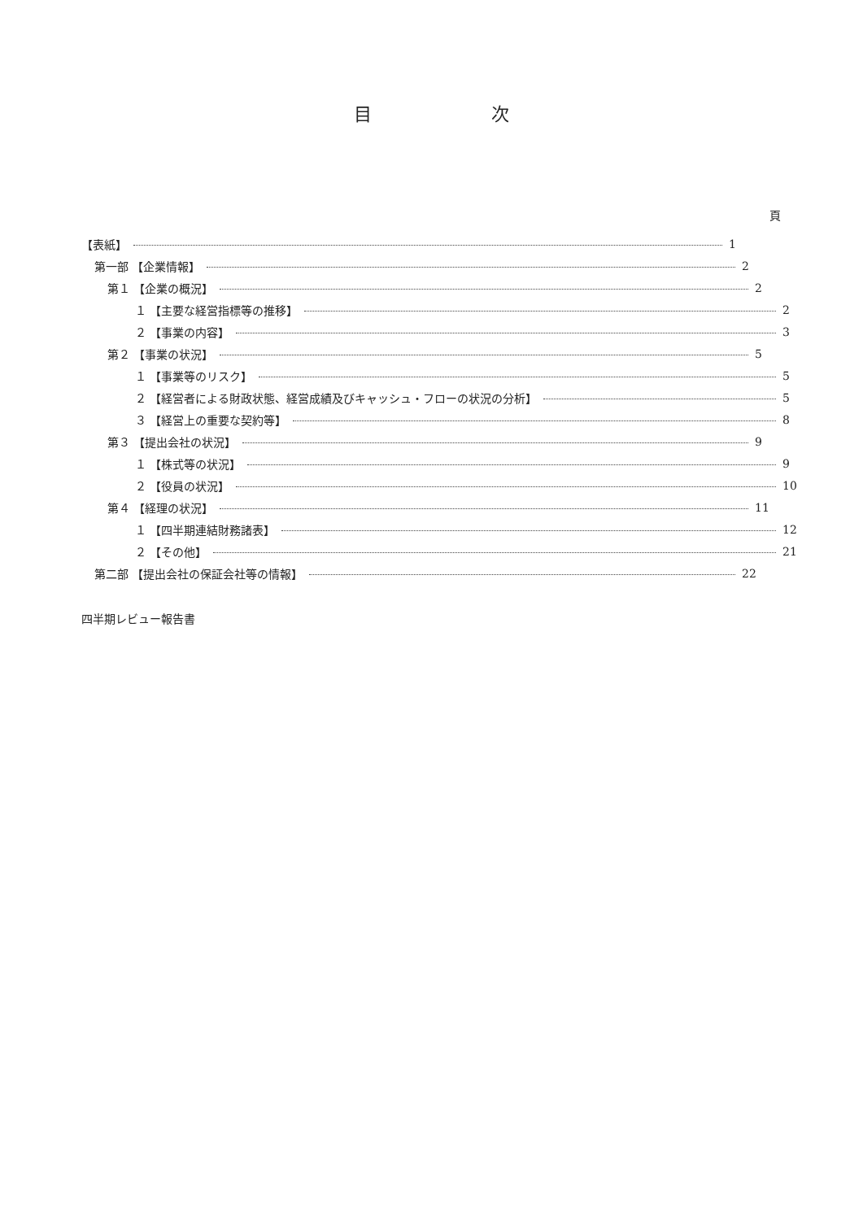目 次
頁
【表紙】 1
第一部 【企業情報】 2
第１ 【企業の概況】 2
１ 【主要な経営指標等の推移】 2
２ 【事業の内容】 3
第２ 【事業の状況】 5
１ 【事業等のリスク】 5
２ 【経営者による財政状態、経営成績及びキャッシュ・フローの状況の分析】 5
３ 【経営上の重要な契約等】 8
第３ 【提出会社の状況】 9
１ 【株式等の状況】 9
２ 【役員の状況】 10
第４ 【経理の状況】 11
１ 【四半期連結財務諸表】 12
２ 【その他】 21
第二部 【提出会社の保証会社等の情報】 22
四半期レビュー報告書